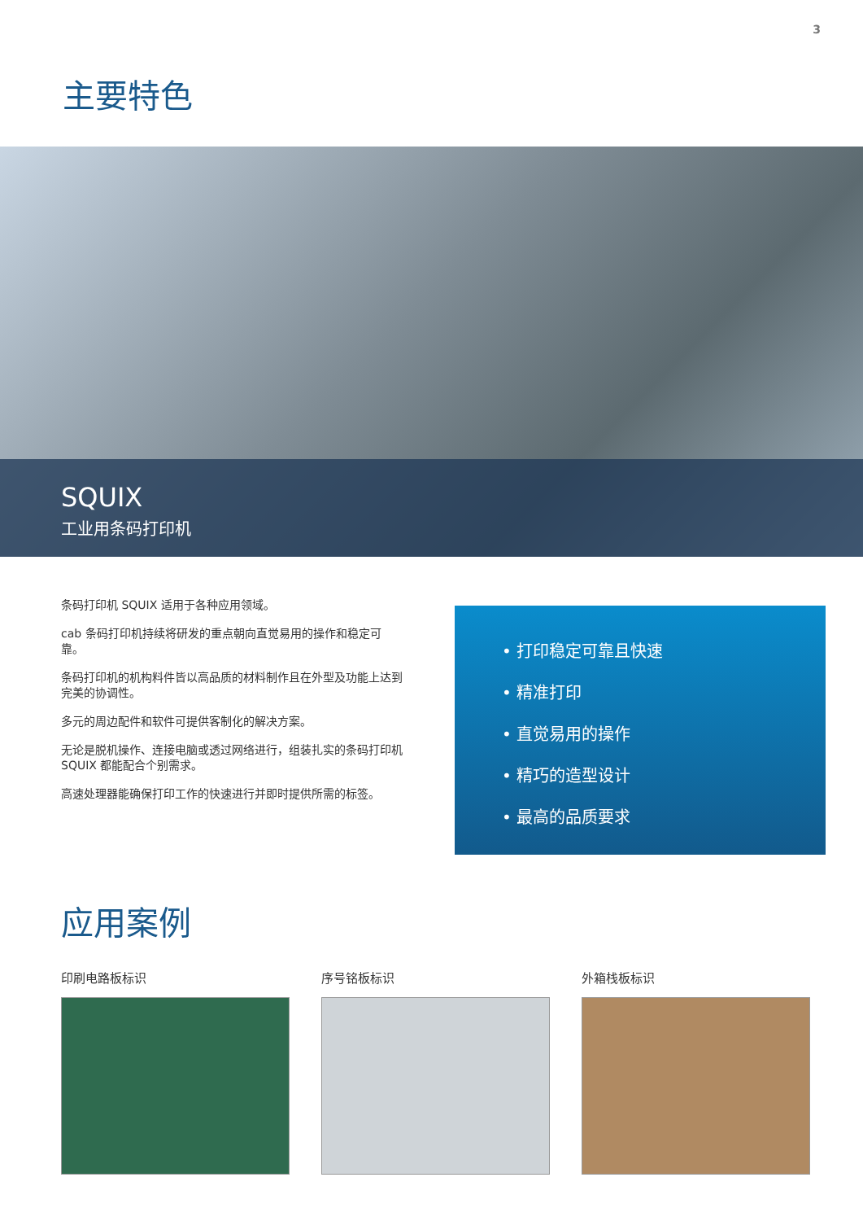3
主要特色
SQUIX
工业用条码打印机
条码打印机 SQUIX 适用于各种应用领域。
cab 条码打印机持续将研发的重点朝向直觉易用的操作和稳定可靠。
条码打印机的机构料件皆以高品质的材料制作且在外型及功能上达到完美的协调性。
多元的周边配件和软件可提供客制化的解决方案。
无论是脱机操作、连接电脑或透过网络进行，组装扎实的条码打印机 SQUIX 都能配合个别需求。
高速处理器能确保打印工作的快速进行并即时提供所需的标签。
• 打印稳定可靠且快速
• 精准打印
• 直觉易用的操作
• 精巧的造型设计
• 最高的品质要求
应用案例
印刷电路板标识 序号铭板标识 外箱栈板标识